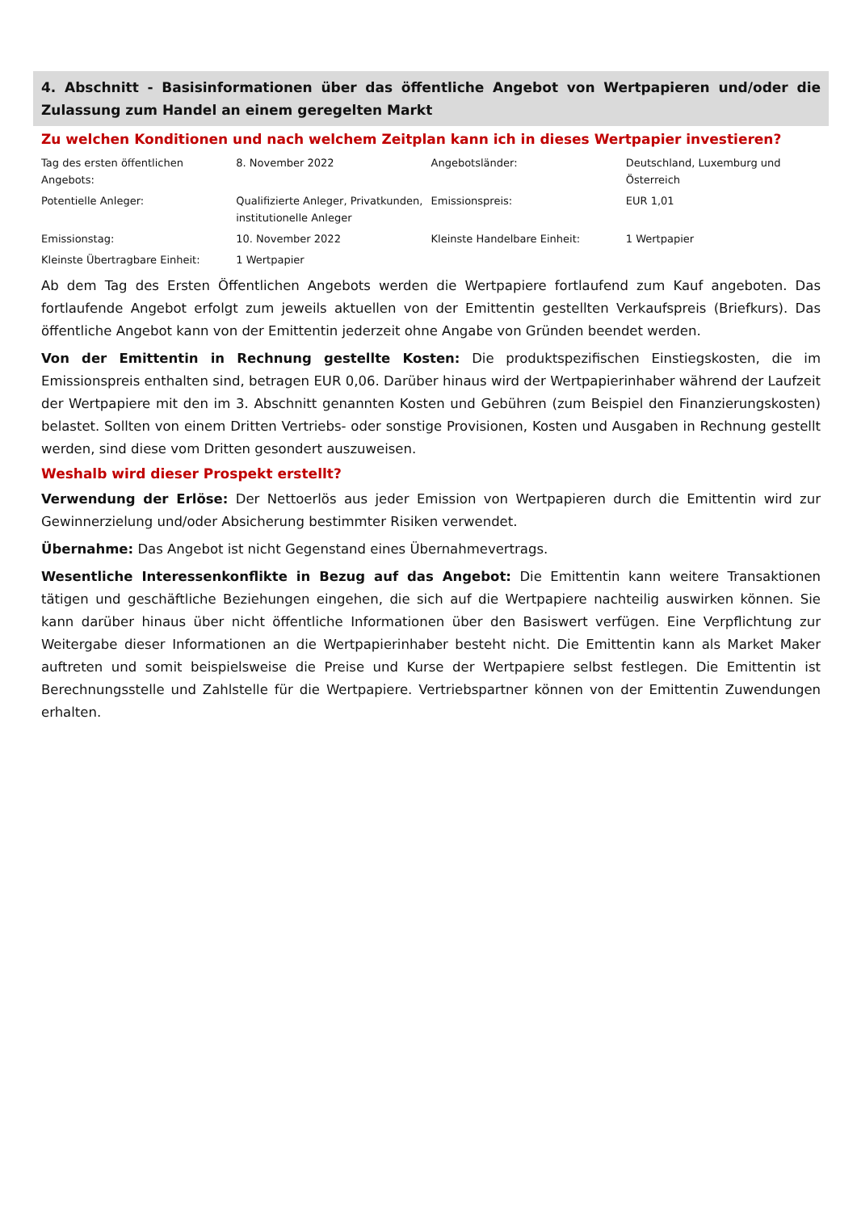4. Abschnitt - Basisinformationen über das öffentliche Angebot von Wertpapieren und/oder die Zulassung zum Handel an einem geregelten Markt
Zu welchen Konditionen und nach welchem Zeitplan kann ich in dieses Wertpapier investieren?
| Tag des ersten öffentlichen Angebots: | 8. November 2022 | Angebotsländer: | Deutschland, Luxemburg und Österreich |
| Potentielle Anleger: | Qualifizierte Anleger, Privatkunden, institutionelle Anleger | Emissionspreis: | EUR 1,01 |
| Emissionstag: | 10. November 2022 | Kleinste Handelbare Einheit: | 1 Wertpapier |
| Kleinste Übertragbare Einheit: | 1 Wertpapier | | |
Ab dem Tag des Ersten Öffentlichen Angebots werden die Wertpapiere fortlaufend zum Kauf angeboten. Das fortlaufende Angebot erfolgt zum jeweils aktuellen von der Emittentin gestellten Verkaufspreis (Briefkurs). Das öffentliche Angebot kann von der Emittentin jederzeit ohne Angabe von Gründen beendet werden.
Von der Emittentin in Rechnung gestellte Kosten: Die produktspezifischen Einstiegskosten, die im Emissionspreis enthalten sind, betragen EUR 0,06. Darüber hinaus wird der Wertpapierinhaber während der Laufzeit der Wertpapiere mit den im 3. Abschnitt genannten Kosten und Gebühren (zum Beispiel den Finanzierungskosten) belastet. Sollten von einem Dritten Vertriebs- oder sonstige Provisionen, Kosten und Ausgaben in Rechnung gestellt werden, sind diese vom Dritten gesondert auszuweisen.
Weshalb wird dieser Prospekt erstellt?
Verwendung der Erlöse: Der Nettoerlös aus jeder Emission von Wertpapieren durch die Emittentin wird zur Gewinnerzielung und/oder Absicherung bestimmter Risiken verwendet.
Übernahme: Das Angebot ist nicht Gegenstand eines Übernahmevertrags.
Wesentliche Interessenkonflikte in Bezug auf das Angebot: Die Emittentin kann weitere Transaktionen tätigen und geschäftliche Beziehungen eingehen, die sich auf die Wertpapiere nachteilig auswirken können. Sie kann darüber hinaus über nicht öffentliche Informationen über den Basiswert verfügen. Eine Verpflichtung zur Weitergabe dieser Informationen an die Wertpapierinhaber besteht nicht. Die Emittentin kann als Market Maker auftreten und somit beispielsweise die Preise und Kurse der Wertpapiere selbst festlegen. Die Emittentin ist Berechnungsstelle und Zahlstelle für die Wertpapiere. Vertriebspartner können von der Emittentin Zuwendungen erhalten.